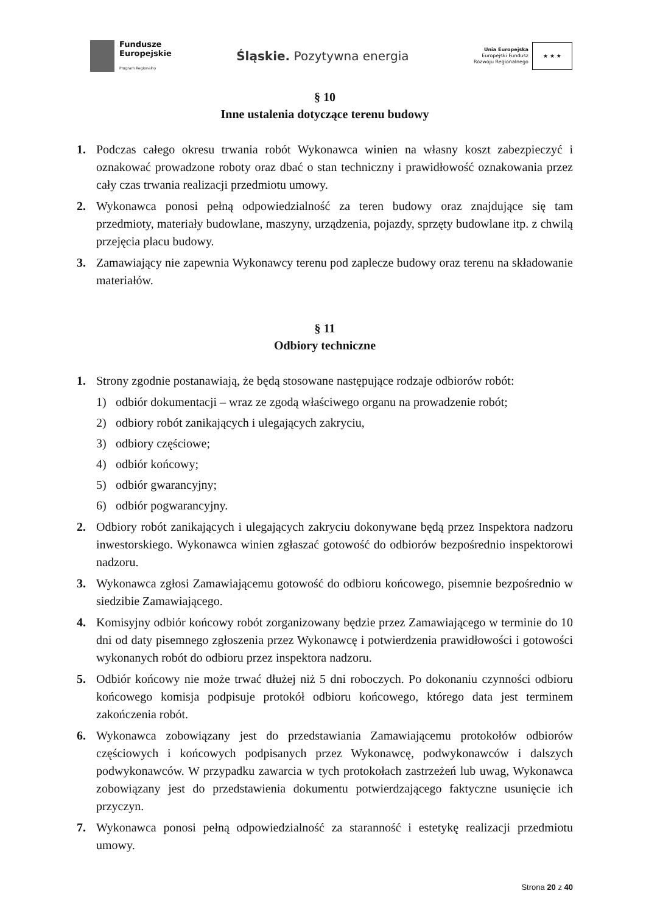Fundusze
Europejskie
Program Regionalny
Śląskie. Pozytywna energia
Unia Europejska
Europejski Fundusz
Rozwoju Regionalnego
★ ★ ★
§ 10
Inne ustalenia dotyczące terenu budowy
1. Podczas całego okresu trwania robót Wykonawca winien na własny koszt zabezpieczyć i oznakować prowadzone roboty oraz dbać o stan techniczny i prawidłowość oznakowania przez cały czas trwania realizacji przedmiotu umowy.
2. Wykonawca ponosi pełną odpowiedzialność za teren budowy oraz znajdujące się tam przedmioty, materiały budowlane, maszyny, urządzenia, pojazdy, sprzęty budowlane itp. z chwilą przejęcia placu budowy.
3. Zamawiający nie zapewnia Wykonawcy terenu pod zaplecze budowy oraz terenu na składowanie materiałów.
§ 11
Odbiory techniczne
1. Strony zgodnie postanawiają, że będą stosowane następujące rodzaje odbiorów robót:
1) odbiór dokumentacji – wraz ze zgodą właściwego organu na prowadzenie robót;
2) odbiory robót zanikających i ulegających zakryciu,
3) odbiory częściowe;
4) odbiór końcowy;
5) odbiór gwarancyjny;
6) odbiór pogwarancyjny.
2. Odbiory robót zanikających i ulegających zakryciu dokonywane będą przez Inspektora nadzoru inwestorskiego. Wykonawca winien zgłaszać gotowość do odbiorów bezpośrednio inspektorowi nadzoru.
3. Wykonawca zgłosi Zamawiającemu gotowość do odbioru końcowego, pisemnie bezpośrednio w siedzibie Zamawiającego.
4. Komisyjny odbiór końcowy robót zorganizowany będzie przez Zamawiającego w terminie do 10 dni od daty pisemnego zgłoszenia przez Wykonawcę i potwierdzenia prawidłowości i gotowości wykonanych robót do odbioru przez inspektora nadzoru.
5. Odbiór końcowy nie może trwać dłużej niż 5 dni roboczych. Po dokonaniu czynności odbioru końcowego komisja podpisuje protokół odbioru końcowego, którego data jest terminem zakończenia robót.
6. Wykonawca zobowiązany jest do przedstawiania Zamawiającemu protokołów odbiorów częściowych i końcowych podpisanych przez Wykonawcę, podwykonawców i dalszych podwykonawców. W przypadku zawarcia w tych protokołach zastrzeżeń lub uwag, Wykonawca zobowiązany jest do przedstawienia dokumentu potwierdzającego faktyczne usunięcie ich przyczyn.
7. Wykonawca ponosi pełną odpowiedzialność za staranność i estetykę realizacji przedmiotu umowy.
Strona 20 z 40